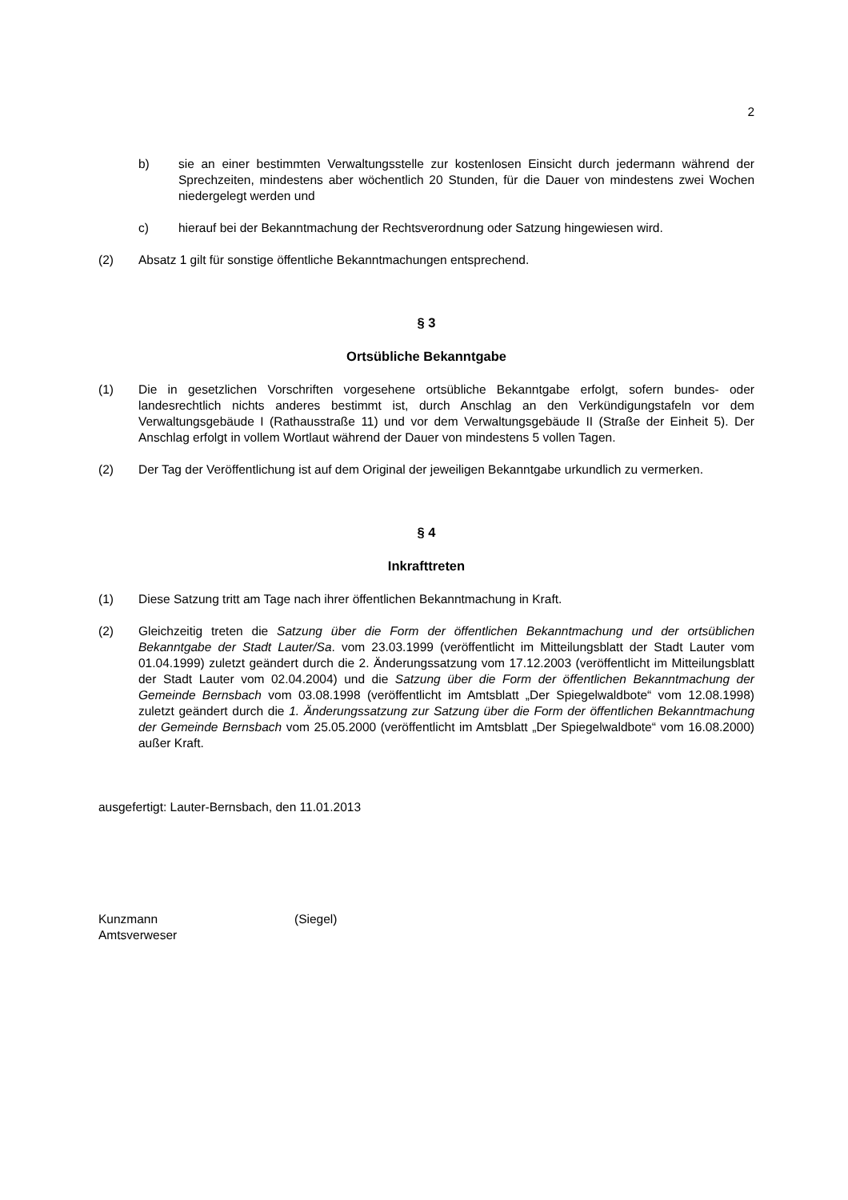2
b) sie an einer bestimmten Verwaltungsstelle zur kostenlosen Einsicht durch jedermann während der Sprechzeiten, mindestens aber wöchentlich 20 Stunden, für die Dauer von mindestens zwei Wochen niedergelegt werden und
c) hierauf bei der Bekanntmachung der Rechtsverordnung oder Satzung hingewiesen wird.
(2) Absatz 1 gilt für sonstige öffentliche Bekanntmachungen entsprechend.
§ 3
Ortsübliche Bekanntgabe
(1) Die in gesetzlichen Vorschriften vorgesehene ortsübliche Bekanntgabe erfolgt, sofern bundes- oder landesrechtlich nichts anderes bestimmt ist, durch Anschlag an den Verkündigungstafeln vor dem Verwaltungsgebäude I (Rathausstraße 11) und vor dem Verwaltungsgebäude II (Straße der Einheit 5). Der Anschlag erfolgt in vollem Wortlaut während der Dauer von mindestens 5 vollen Tagen.
(2) Der Tag der Veröffentlichung ist auf dem Original der jeweiligen Bekanntgabe urkundlich zu vermerken.
§ 4
Inkrafttreten
(1) Diese Satzung tritt am Tage nach ihrer öffentlichen Bekanntmachung in Kraft.
(2) Gleichzeitig treten die Satzung über die Form der öffentlichen Bekanntmachung und der ortsüblichen Bekanntgabe der Stadt Lauter/Sa. vom 23.03.1999 (veröffentlicht im Mitteilungsblatt der Stadt Lauter vom 01.04.1999) zuletzt geändert durch die 2. Änderungssatzung vom 17.12.2003 (veröffentlicht im Mitteilungsblatt der Stadt Lauter vom 02.04.2004) und die Satzung über die Form der öffentlichen Bekanntmachung der Gemeinde Bernsbach vom 03.08.1998 (veröffentlicht im Amtsblatt „Der Spiegelwaldbote“ vom 12.08.1998) zuletzt geändert durch die 1. Änderungssatzung zur Satzung über die Form der öffentlichen Bekanntmachung der Gemeinde Bernsbach vom 25.05.2000 (veröffentlicht im Amtsblatt „Der Spiegelwaldbote“ vom 16.08.2000) außer Kraft.
ausgefertigt: Lauter-Bernsbach, den 11.01.2013
Kunzmann
Amtsverweser
(Siegel)